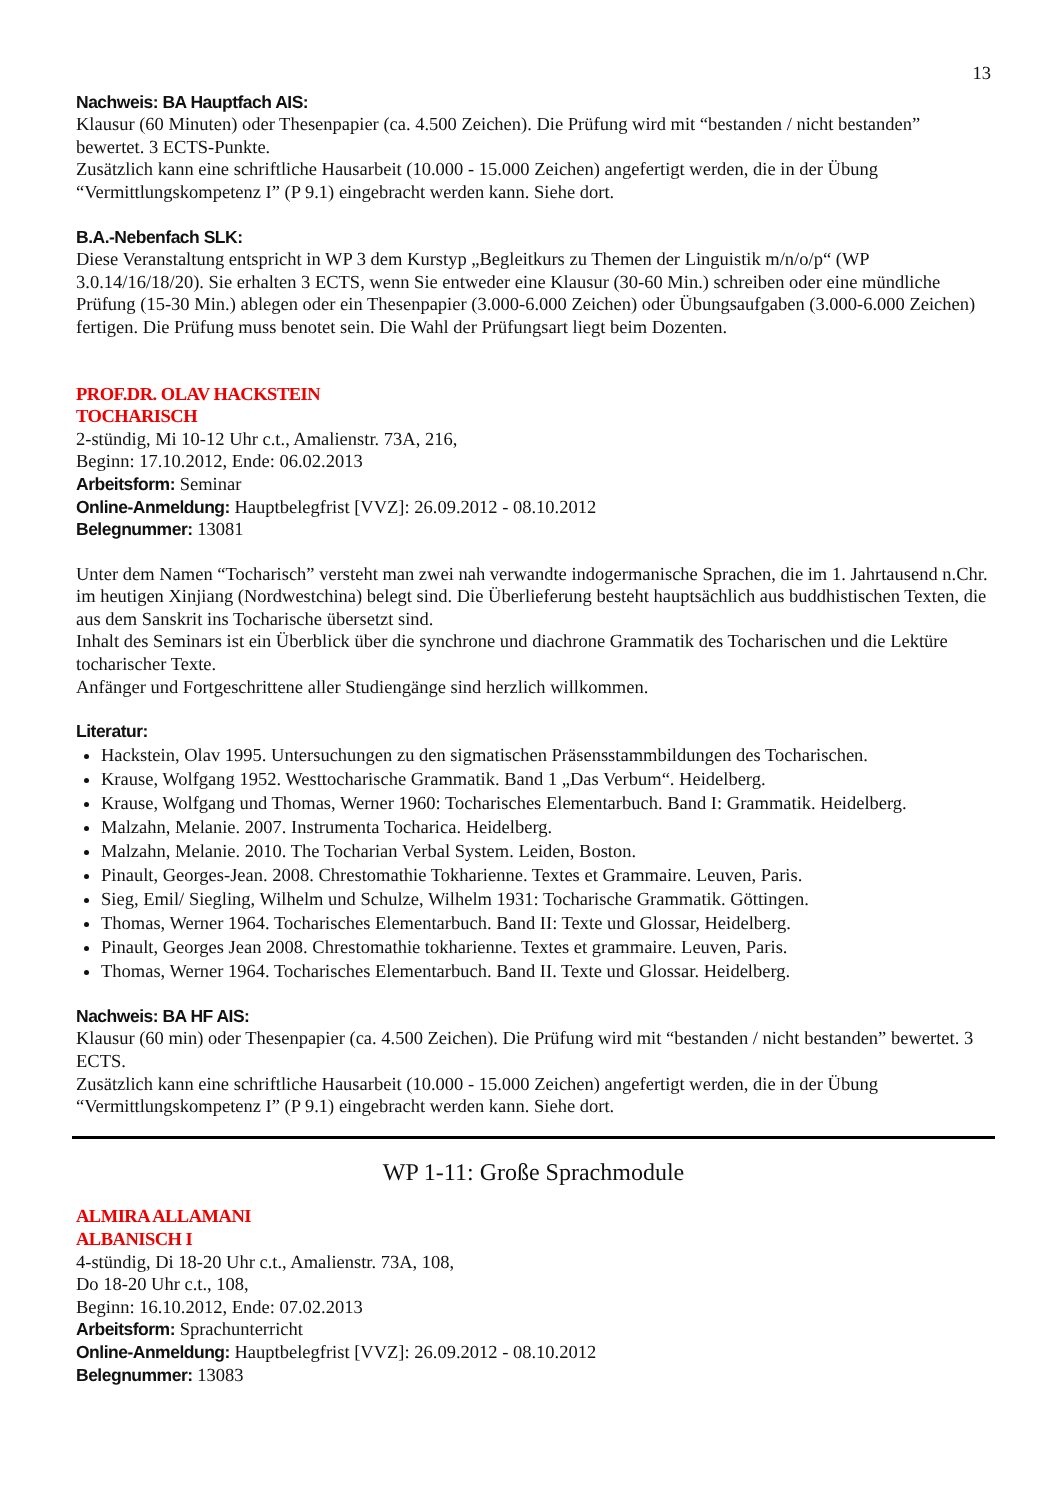13
Nachweis: BA Hauptfach AIS:
Klausur (60 Minuten) oder Thesenpapier (ca. 4.500 Zeichen). Die Prüfung wird mit “bestanden / nicht bestanden” bewertet. 3 ECTS-Punkte.
Zusätzlich kann eine schriftliche Hausarbeit (10.000 - 15.000 Zeichen) angefertigt werden, die in der Übung “Vermittlungskompetenz I” (P 9.1) eingebracht werden kann. Siehe dort.
B.A.-Nebenfach SLK:
Diese Veranstaltung entspricht in WP 3 dem Kurstyp „Begleitkurs zu Themen der Linguistik m/n/o/p“ (WP 3.0.14/16/18/20). Sie erhalten 3 ECTS, wenn Sie entweder eine Klausur (30-60 Min.) schreiben oder eine mündliche Prüfung (15-30 Min.) ablegen oder ein Thesenpapier (3.000-6.000 Zeichen) oder Übungsaufgaben (3.000-6.000 Zeichen) fertigen. Die Prüfung muss benotet sein. Die Wahl der Prüfungsart liegt beim Dozenten.
PROF.DR. OLAV HACKSTEIN
TOCHARISCH
2-stündig, Mi 10-12 Uhr c.t., Amalienstr. 73A, 216,
Beginn: 17.10.2012, Ende: 06.02.2013
Arbeitsform: Seminar
Online-Anmeldung: Hauptbelegfrist [VVZ]: 26.09.2012 - 08.10.2012
Belegnummer: 13081
Unter dem Namen “Tocharisch” versteht man zwei nah verwandte indogermanische Sprachen, die im 1. Jahrtausend n.Chr. im heutigen Xinjiang (Nordwestchina) belegt sind. Die Überlieferung besteht hauptsächlich aus buddhistischen Texten, die aus dem Sanskrit ins Tocharische übersetzt sind.
Inhalt des Seminars ist ein Überblick über die synchrone und diachrone Grammatik des Tocharischen und die Lektüre tocharischer Texte.
Anfänger und Fortgeschrittene aller Studiengänge sind herzlich willkommen.
Literatur:
Hackstein, Olav 1995. Untersuchungen zu den sigmatischen Präsensstammbildungen des Tocharischen.
Krause, Wolfgang 1952. Westtocharische Grammatik. Band 1 „Das Verbum“. Heidelberg.
Krause, Wolfgang und Thomas, Werner 1960: Tocharisches Elementarbuch. Band I: Grammatik. Heidelberg.
Malzahn, Melanie. 2007. Instrumenta Tocharica. Heidelberg.
Malzahn, Melanie. 2010. The Tocharian Verbal System. Leiden, Boston.
Pinault, Georges-Jean. 2008. Chrestomathie Tokharienne. Textes et Grammaire. Leuven, Paris.
Sieg, Emil/ Siegling, Wilhelm und Schulze, Wilhelm 1931: Tocharische Grammatik. Göttingen.
Thomas, Werner 1964. Tocharisches Elementarbuch. Band II: Texte und Glossar, Heidelberg.
Pinault, Georges Jean 2008. Chrestomathie tokharienne. Textes et grammaire. Leuven, Paris.
Thomas, Werner 1964. Tocharisches Elementarbuch. Band II. Texte und Glossar. Heidelberg.
Nachweis: BA HF AIS:
Klausur (60 min) oder Thesenpapier (ca. 4.500 Zeichen). Die Prüfung wird mit “bestanden / nicht bestanden” bewertet. 3 ECTS.
Zusätzlich kann eine schriftliche Hausarbeit (10.000 - 15.000 Zeichen) angefertigt werden, die in der Übung “Vermittlungskompetenz I” (P 9.1) eingebracht werden kann. Siehe dort.
WP 1-11: Große Sprachmodule
ALMIRA ALLAMANI
ALBANISCH I
4-stündig, Di 18-20 Uhr c.t., Amalienstr. 73A, 108,
Do 18-20 Uhr c.t., 108,
Beginn: 16.10.2012, Ende: 07.02.2013
Arbeitsform: Sprachunterricht
Online-Anmeldung: Hauptbelegfrist [VVZ]: 26.09.2012 - 08.10.2012
Belegnummer: 13083